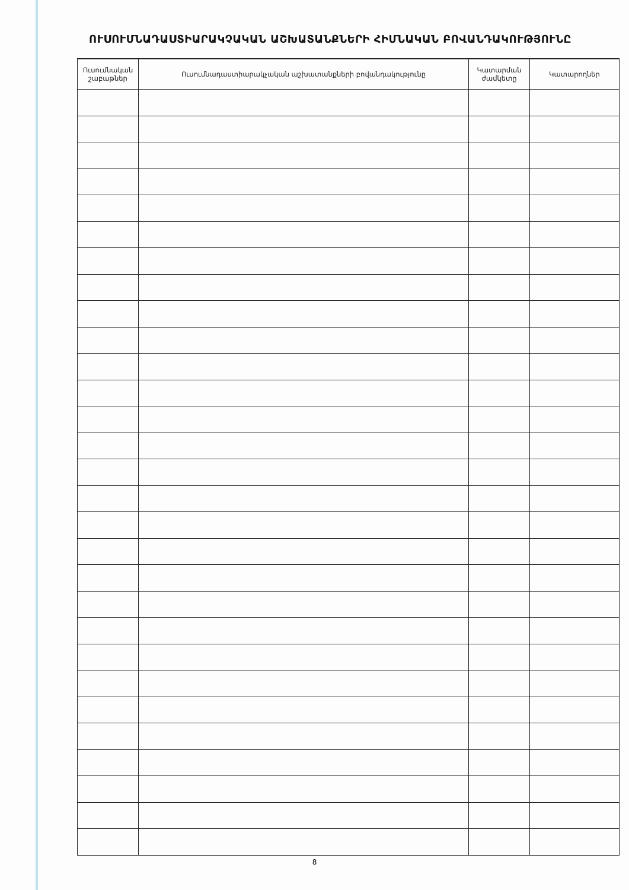ՈՒՍՈՒՄՆԱԴԱՍՏԻԱՐԱԿՉԱԿԱՆ ԱՇԽԱՏԱՆՔՆԵՐԻ ՀԻՄՆԱԿԱՆ ԲՈՎԱՆԴԱԿՈՒԹՅՈՒՆԸ
| Ուսումնական շաբաթներ | Ուսումնադաստիարակչական աշխատանքների բովանդակությունը | Կատարման ժամկետը | Կատարողներ |
| --- | --- | --- | --- |
8